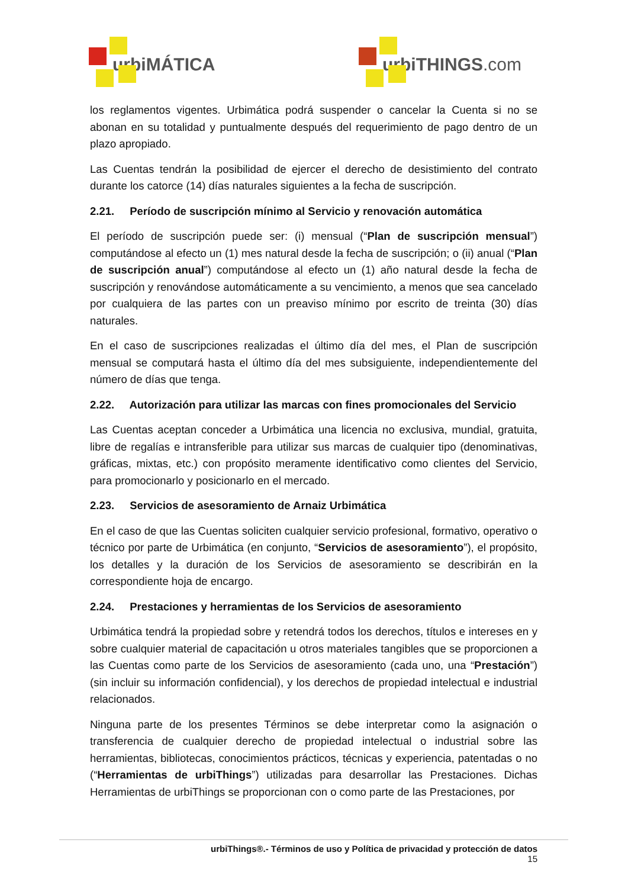urbiMÁTICA urbiTHINGS.com
los reglamentos vigentes. Urbimática podrá suspender o cancelar la Cuenta si no se abonan en su totalidad y puntualmente después del requerimiento de pago dentro de un plazo apropiado.
Las Cuentas tendrán la posibilidad de ejercer el derecho de desistimiento del contrato durante los catorce (14) días naturales siguientes a la fecha de suscripción.
2.21. Período de suscripción mínimo al Servicio y renovación automática
El período de suscripción puede ser: (i) mensual (“Plan de suscripción mensual”) computándose al efecto un (1) mes natural desde la fecha de suscripción; o (ii) anual (“Plan de suscripción anual”) computándose al efecto un (1) año natural desde la fecha de suscripción y renovándose automáticamente a su vencimiento, a menos que sea cancelado por cualquiera de las partes con un preaviso mínimo por escrito de treinta (30) días naturales.
En el caso de suscripciones realizadas el último día del mes, el Plan de suscripción mensual se computará hasta el último día del mes subsiguiente, independientemente del número de días que tenga.
2.22. Autorización para utilizar las marcas con fines promocionales del Servicio
Las Cuentas aceptan conceder a Urbimática una licencia no exclusiva, mundial, gratuita, libre de regalías e intransferible para utilizar sus marcas de cualquier tipo (denominativas, gráficas, mixtas, etc.) con propósito meramente identificativo como clientes del Servicio, para promocionarlo y posicionarlo en el mercado.
2.23. Servicios de asesoramiento de Arnaiz Urbimática
En el caso de que las Cuentas soliciten cualquier servicio profesional, formativo, operativo o técnico por parte de Urbimática (en conjunto, “Servicios de asesoramiento”), el propósito, los detalles y la duración de los Servicios de asesoramiento se describirán en la correspondiente hoja de encargo.
2.24. Prestaciones y herramientas de los Servicios de asesoramiento
Urbimática tendrá la propiedad sobre y retendrá todos los derechos, títulos e intereses en y sobre cualquier material de capacitación u otros materiales tangibles que se proporcionen a las Cuentas como parte de los Servicios de asesoramiento (cada uno, una “Prestación”) (sin incluir su información confidencial), y los derechos de propiedad intelectual e industrial relacionados.
Ninguna parte de los presentes Términos se debe interpretar como la asignación o transferencia de cualquier derecho de propiedad intelectual o industrial sobre las herramientas, bibliotecas, conocimientos prácticos, técnicas y experiencia, patentadas o no (“Herramientas de urbiThings”) utilizadas para desarrollar las Prestaciones. Dichas Herramientas de urbiThings se proporcionan con o como parte de las Prestaciones, por
urbiThings®.- Términos de uso y Política de privacidad y protección de datos
15